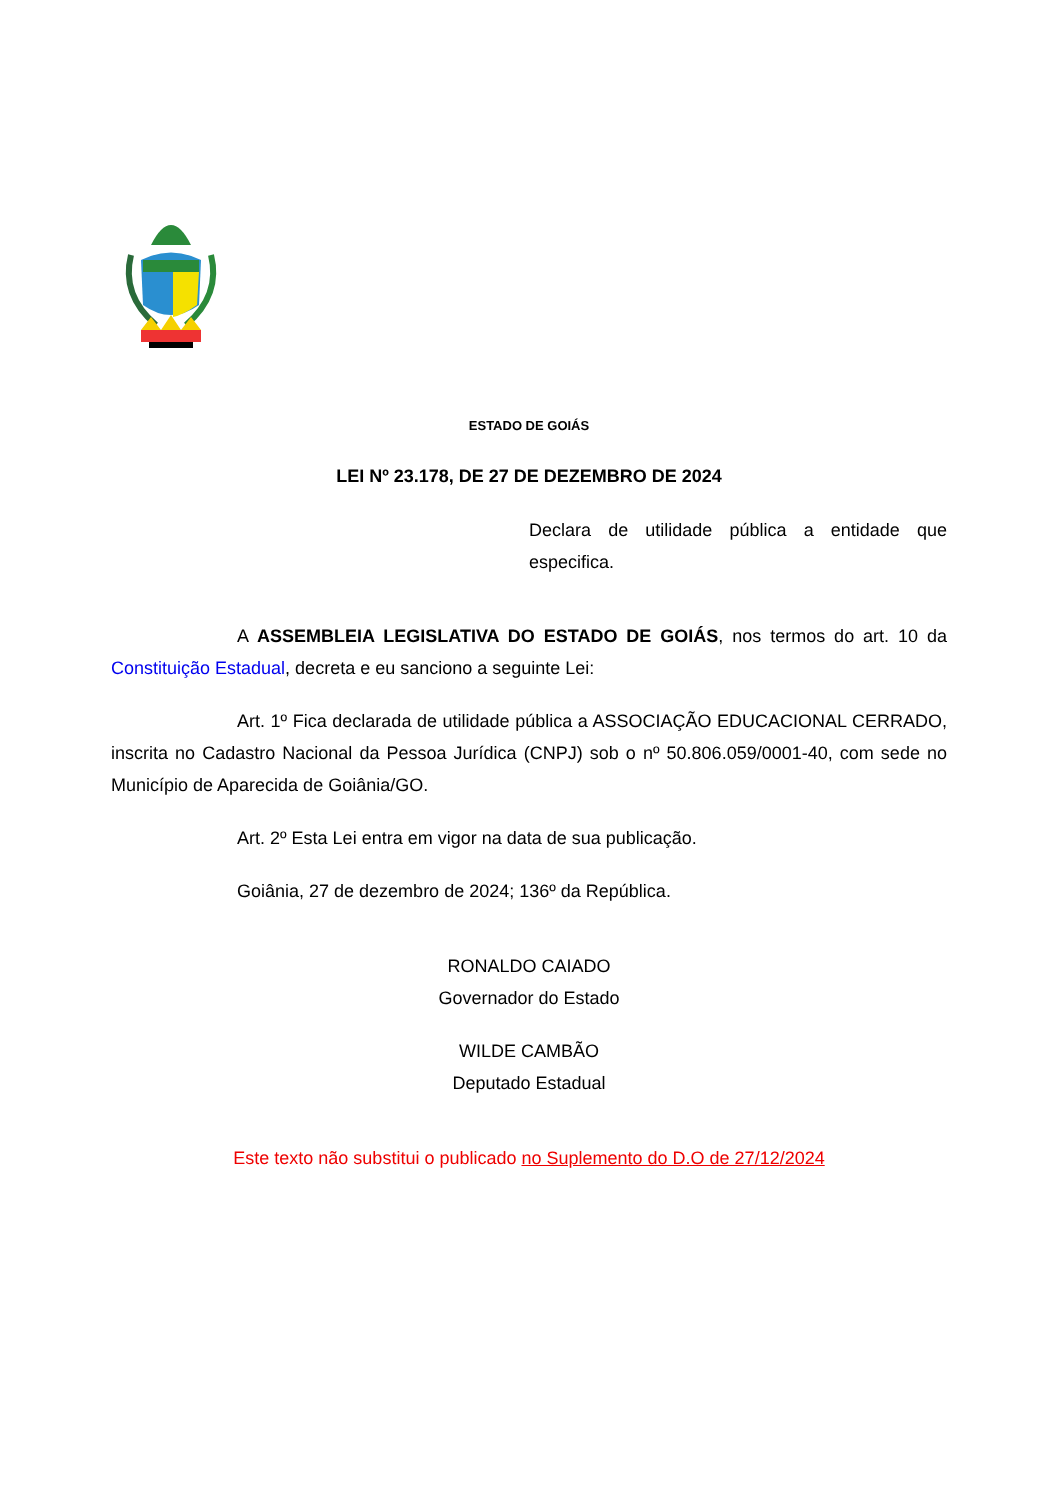ESTADO DE GOIÁS
LEI Nº 23.178, DE 27 DE DEZEMBRO DE 2024
Declara de utilidade pública a entidade que especifica.
A ASSEMBLEIA LEGISLATIVA DO ESTADO DE GOIÁS, nos termos do art. 10 da Constituição Estadual, decreta e eu sanciono a seguinte Lei:
Art. 1º Fica declarada de utilidade pública a ASSOCIAÇÃO EDUCACIONAL CERRADO, inscrita no Cadastro Nacional da Pessoa Jurídica (CNPJ) sob o nº 50.806.059/0001-40, com sede no Município de Aparecida de Goiânia/GO.
Art. 2º Esta Lei entra em vigor na data de sua publicação.
Goiânia, 27 de dezembro de 2024; 136º da República.
RONALDO CAIADO
Governador do Estado
WILDE CAMBÃO
Deputado Estadual
Este texto não substitui o publicado no Suplemento do D.O de 27/12/2024